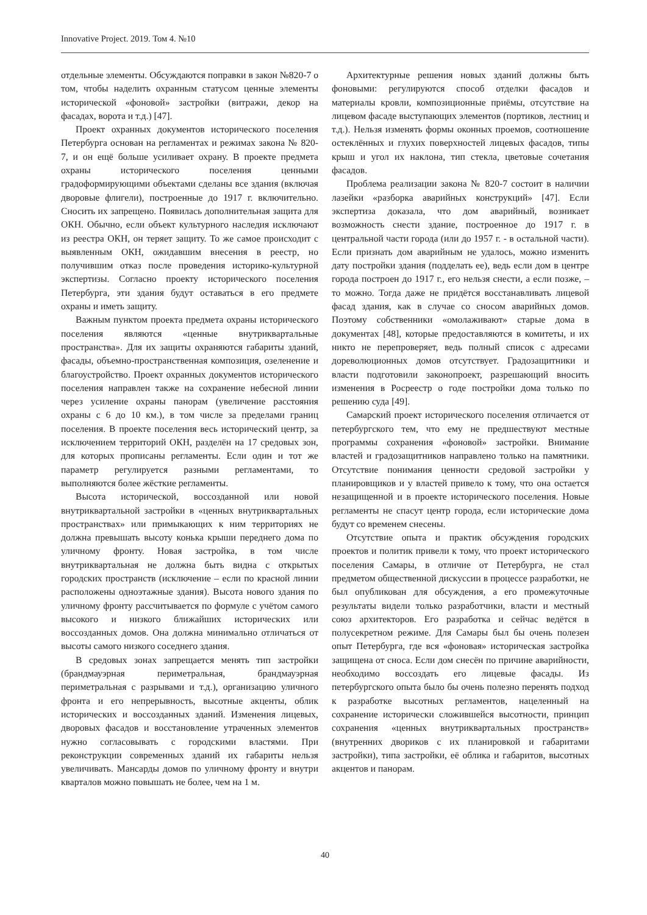Innovative Project. 2019. Том 4. №10
отдельные элементы. Обсуждаются поправки в закон №820-7 о том, чтобы наделить охранным статусом ценные элементы исторической «фоновой» застройки (витражи, декор на фасадах, ворота и т.д.) [47].
Проект охранных документов исторического поселения Петербурга основан на регламентах и режимах закона № 820-7, и он ещё больше усиливает охрану. В проекте предмета охраны исторического поселения ценными градоформирующими объектами сделаны все здания (включая дворовые флигели), построенные до 1917 г. включительно. Сносить их запрещено. Появилась дополнительная защита для ОКН. Обычно, если объект культурного наследия исключают из реестра ОКН, он теряет защиту. То же самое происходит с выявленным ОКН, ожидавшим внесения в реестр, но получившим отказ после проведения историко-культурной экспертизы. Согласно проекту исторического поселения Петербурга, эти здания будут оставаться в его предмете охраны и иметь защиту.
Важным пунктом проекта предмета охраны исторического поселения являются «ценные внутриквартальные пространства». Для их защиты охраняются габариты зданий, фасады, объемно-пространственная композиция, озеленение и благоустройство. Проект охранных документов исторического поселения направлен также на сохранение небесной линии через усиление охраны панорам (увеличение расстояния охраны с 6 до 10 км.), в том числе за пределами границ поселения. В проекте поселения весь исторический центр, за исключением территорий ОКН, разделён на 17 средовых зон, для которых прописаны регламенты. Если один и тот же параметр регулируется разными регламентами, то выполняются более жёсткие регламенты.
Высота исторической, воссозданной или новой внутриквартальной застройки в «ценных внутриквартальных пространствах» или примыкающих к ним территориях не должна превышать высоту конька крыши переднего дома по уличному фронту. Новая застройка, в том числе внутриквартальная не должна быть видна с открытых городских пространств (исключение – если по красной линии расположены одноэтажные здания). Высота нового здания по уличному фронту рассчитывается по формуле с учётом самого высокого и низкого ближайших исторических или воссозданных домов. Она должна минимально отличаться от высоты самого низкого соседнего здания.
В средовых зонах запрещается менять тип застройки (брандмауэрная периметральная, брандмауэрная периметральная с разрывами и т.д.), организацию уличного фронта и его непрерывность, высотные акценты, облик исторических и воссозданных зданий. Изменения лицевых, дворовых фасадов и восстановление утраченных элементов нужно согласовывать с городскими властями. При реконструкции современных зданий их габариты нельзя увеличивать. Мансарды домов по уличному фронту и внутри кварталов можно повышать не более, чем на 1 м.
Архитектурные решения новых зданий должны быть фоновыми: регулируются способ отделки фасадов и материалы кровли, композиционные приёмы, отсутствие на лицевом фасаде выступающих элементов (портиков, лестниц и т.д.). Нельзя изменять формы оконных проемов, соотношение остеклённых и глухих поверхностей лицевых фасадов, типы крыш и угол их наклона, тип стекла, цветовые сочетания фасадов.
Проблема реализации закона № 820-7 состоит в наличии лазейки «разборка аварийных конструкций» [47]. Если экспертиза доказала, что дом аварийный, возникает возможность снести здание, построенное до 1917 г. в центральной части города (или до 1957 г. - в остальной части). Если признать дом аварийным не удалось, можно изменить дату постройки здания (подделать ее), ведь если дом в центре города построен до 1917 г., его нельзя снести, а если позже, – то можно. Тогда даже не придётся восстанавливать лицевой фасад здания, как в случае со сносом аварийных домов. Поэтому собственники «омолаживают» старые дома в документах [48], которые предоставляются в комитеты, и их никто не перепроверяет, ведь полный список с адресами дореволюционных домов отсутствует. Градозащитники и власти подготовили законопроект, разрешающий вносить изменения в Росреестр о годе постройки дома только по решению суда [49].
Самарский проект исторического поселения отличается от петербургского тем, что ему не предшествуют местные программы сохранения «фоновой» застройки. Внимание властей и градозащитников направлено только на памятники. Отсутствие понимания ценности средовой застройки у планировщиков и у властей привело к тому, что она остается незащищенной и в проекте исторического поселения. Новые регламенты не спасут центр города, если исторические дома будут со временем снесены.
Отсутствие опыта и практик обсуждения городских проектов и политик привели к тому, что проект исторического поселения Самары, в отличие от Петербурга, не стал предметом общественной дискуссии в процессе разработки, не был опубликован для обсуждения, а его промежуточные результаты видели только разработчики, власти и местный союз архитекторов. Его разработка и сейчас ведётся в полусекретном режиме. Для Самары был бы очень полезен опыт Петербурга, где вся «фоновая» историческая застройка защищена от сноса. Если дом снесён по причине аварийности, необходимо воссоздать его лицевые фасады. Из петербургского опыта было бы очень полезно перенять подход к разработке высотных регламентов, нацеленный на сохранение исторически сложившейся высотности, принцип сохранения «ценных внутриквартальных пространств» (внутренних двориков с их планировкой и габаритами застройки), типа застройки, её облика и габаритов, высотных акцентов и панорам.
40